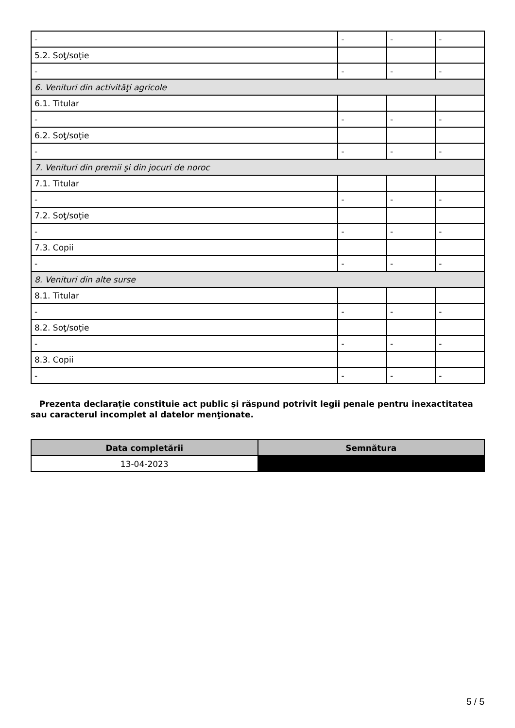| - | - | - | - |
| 5.2. Soţ/soţie | | | |
| - | - | - | - |
| 6. Venituri din activităţi agricole | | | |
| 6.1. Titular | | | |
| - | - | - | - |
| 6.2. Soţ/soţie | | | |
| - | - | - | - |
| 7. Venituri din premii şi din jocuri de noroc | | | |
| 7.1. Titular | | | |
| - | - | - | - |
| 7.2. Soţ/soţie | | | |
| - | - | - | - |
| 7.3. Copii | | | |
| - | - | - | - |
| 8. Venituri din alte surse | | | |
| 8.1. Titular | | | |
| - | - | - | - |
| 8.2. Soţ/soţie | | | |
| - | - | - | - |
| 8.3. Copii | | | |
| - | - | - | - |
Prezenta declaraţie constituie act public şi răspund potrivit legii penale pentru inexactitatea sau caracterul incomplet al datelor menţionate.
| Data completării | Semnătura |
| --- | --- |
| 13-04-2023 | |
5 / 5